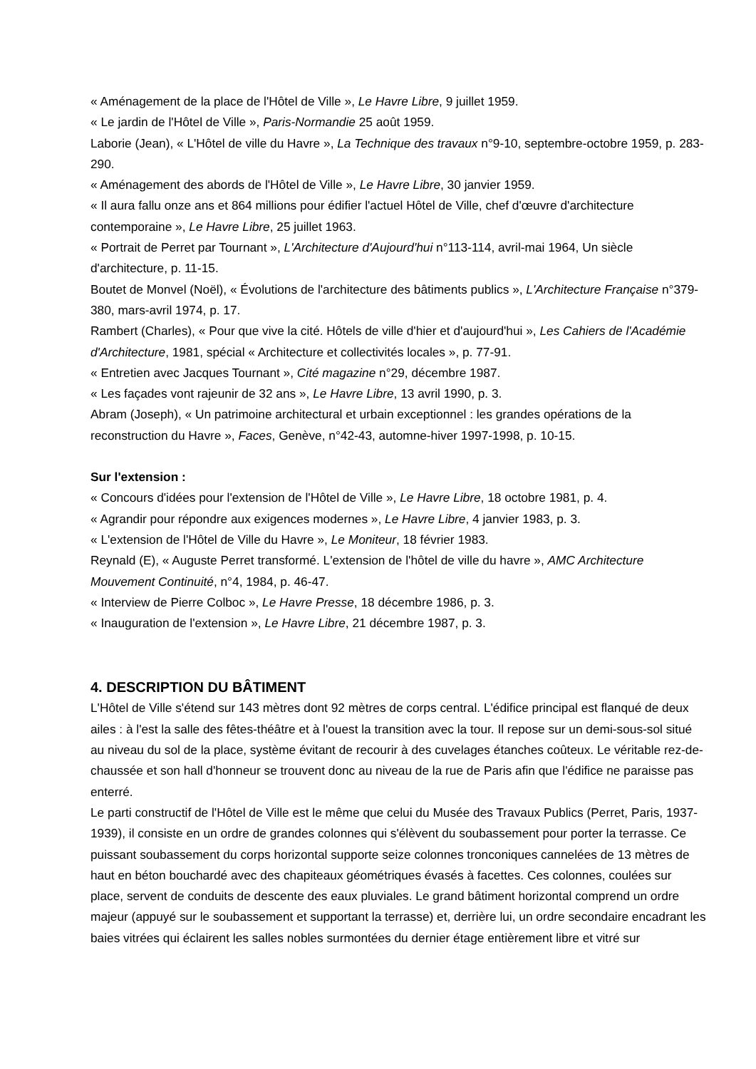« Aménagement de la place de l'Hôtel de Ville », Le Havre Libre, 9 juillet 1959.
« Le jardin de l'Hôtel de Ville », Paris-Normandie 25 août 1959.
Laborie (Jean), « L'Hôtel de ville du Havre », La Technique des travaux n°9-10, septembre-octobre 1959, p. 283-290.
« Aménagement des abords de l'Hôtel de Ville », Le Havre Libre, 30 janvier 1959.
« Il aura fallu onze ans et 864 millions pour édifier l'actuel Hôtel de Ville, chef d'œuvre d'architecture contemporaine », Le Havre Libre, 25 juillet 1963.
« Portrait de Perret par Tournant », L'Architecture d'Aujourd'hui n°113-114, avril-mai 1964, Un siècle d'architecture, p. 11-15.
Boutet de Monvel (Noël), « Évolutions de l'architecture des bâtiments publics », L'Architecture Française n°379-380, mars-avril 1974, p. 17.
Rambert (Charles), « Pour que vive la cité. Hôtels de ville d'hier et d'aujourd'hui », Les Cahiers de l'Académie d'Architecture, 1981, spécial « Architecture et collectivités locales », p. 77-91.
« Entretien avec Jacques Tournant », Cité magazine n°29, décembre 1987.
« Les façades vont rajeunir de 32 ans », Le Havre Libre, 13 avril 1990, p. 3.
Abram (Joseph), « Un patrimoine architectural et urbain exceptionnel : les grandes opérations de la reconstruction du Havre », Faces, Genève, n°42-43, automne-hiver 1997-1998, p. 10-15.
Sur l'extension :
« Concours d'idées pour l'extension de l'Hôtel de Ville », Le Havre Libre, 18 octobre 1981, p. 4.
« Agrandir pour répondre aux exigences modernes », Le Havre Libre, 4 janvier 1983, p. 3.
« L'extension de l'Hôtel de Ville du Havre », Le Moniteur, 18 février 1983.
Reynald (E), « Auguste Perret transformé. L'extension de l'hôtel de ville du havre », AMC Architecture Mouvement Continuité, n°4, 1984, p. 46-47.
« Interview de Pierre Colboc », Le Havre Presse, 18 décembre 1986, p. 3.
« Inauguration de l'extension », Le Havre Libre, 21 décembre 1987, p. 3.
4. DESCRIPTION DU BÂTIMENT
L'Hôtel de Ville s'étend sur 143 mètres dont 92 mètres de corps central. L'édifice principal est flanqué de deux ailes : à l'est la salle des fêtes-théâtre et à l'ouest la transition avec la tour. Il repose sur un demi-sous-sol situé au niveau du sol de la place, système évitant de recourir à des cuvelages étanches coûteux. Le véritable rez-de-chaussée et son hall d'honneur se trouvent donc au niveau de la rue de Paris afin que l'édifice ne paraisse pas enterré.
Le parti constructif de l'Hôtel de Ville est le même que celui du Musée des Travaux Publics (Perret, Paris, 1937-1939), il consiste en un ordre de grandes colonnes qui s'élèvent du soubassement pour porter la terrasse. Ce puissant soubassement du corps horizontal supporte seize colonnes tronconiques cannelées de 13 mètres de haut en béton bouchardé avec des chapiteaux géométriques évasés à facettes. Ces colonnes, coulées sur place, servent de conduits de descente des eaux pluviales. Le grand bâtiment horizontal comprend un ordre majeur (appuyé sur le soubassement et supportant la terrasse) et, derrière lui, un ordre secondaire encadrant les baies vitrées qui éclairent les salles nobles surmontées du dernier étage entièrement libre et vitré sur